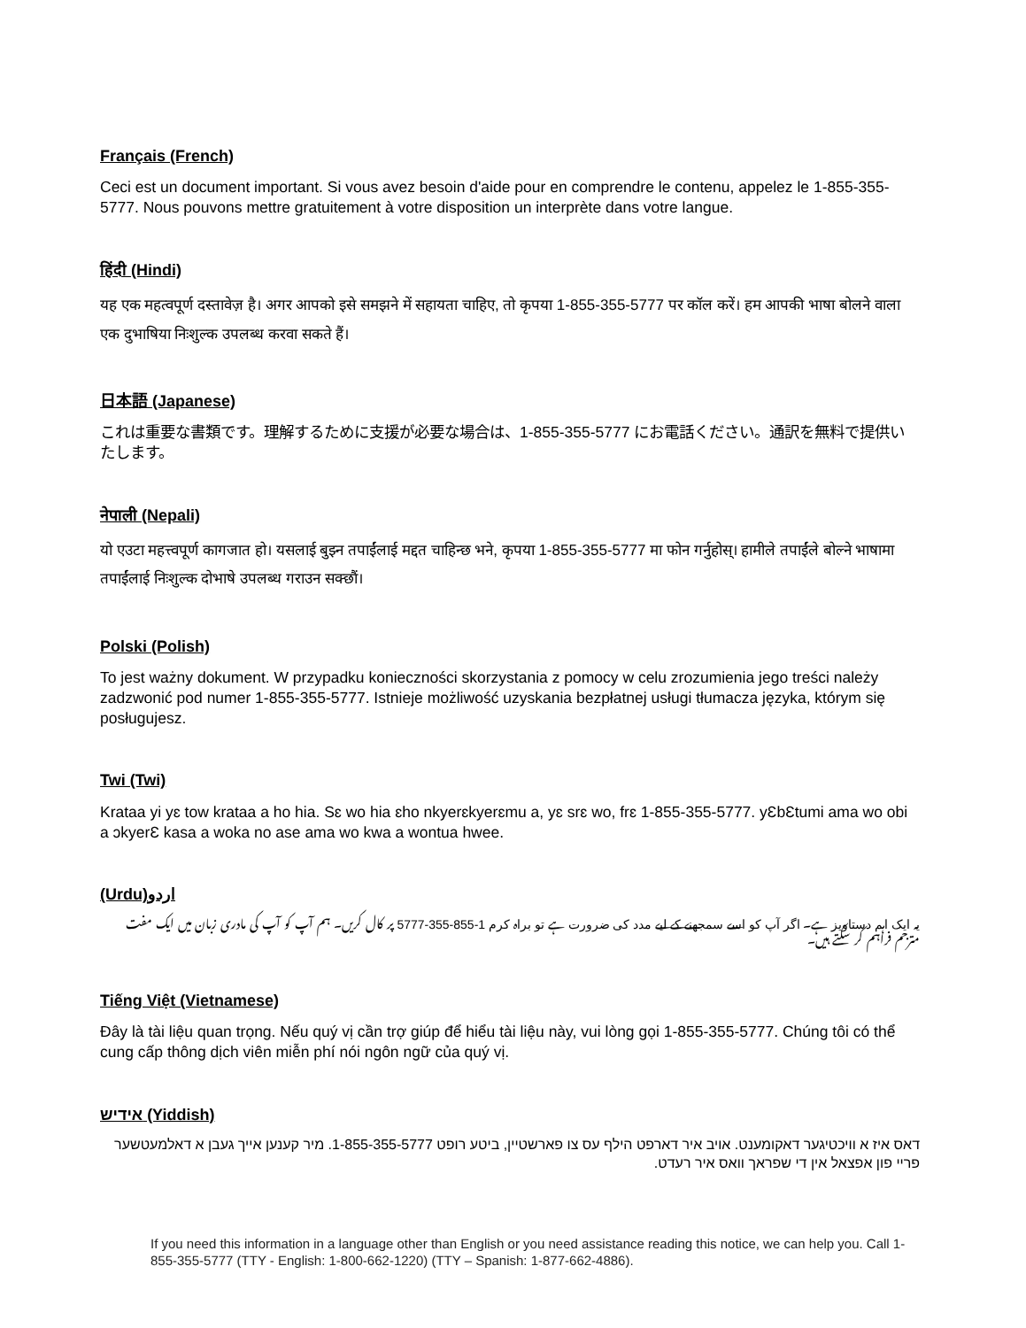Français (French)
Ceci est un document important. Si vous avez besoin d'aide pour en comprendre le contenu, appelez le 1-855-355-5777. Nous pouvons mettre gratuitement à votre disposition un interprète dans votre langue.
हिंदी (Hindi)
यह एक महत्वपूर्ण दस्तावेज़ है। अगर आपको इसे समझने में सहायता चाहिए, तो कृपया 1-855-355-5777 पर कॉल करें। हम आपकी भाषा बोलने वाला एक दुभाषिया निःशुल्क उपलब्ध करवा सकते हैं।
日本語 (Japanese)
これは重要な書類です。理解するために支援が必要な場合は、1-855-355-5777 にお電話ください。通訳を無料で提供いたします。
नेपाली (Nepali)
यो एउटा महत्त्वपूर्ण कागजात हो। यसलाई बुझ्न तपाईंलाई मद्दत चाहिन्छ भने, कृपया 1-855-355-5777 मा फोन गर्नुहोस्। हामीले तपाईंले बोल्ने भाषामा तपाईंलाई निःशुल्क दोभाषे उपलब्ध गराउन सक्छौं।
Polski (Polish)
To jest ważny dokument. W przypadku konieczności skorzystania z pomocy w celu zrozumienia jego treści należy zadzwonić pod numer 1-855-355-5777. Istnieje możliwość uzyskania bezpłatnej usługi tłumacza języka, którym się posługujesz.
Twi (Twi)
Krataa yi yɛ tow krataa a ho hia. Sɛ wo hia ɛho nkyerɛkyerɛmu a, yɛ srɛ wo, frɛ 1-855-355-5777. yƐbƐtumi ama wo obi a ɔkyerƐ kasa a woka no ase ama wo kwa a wontua hwee.
(Urdu)اردو
یہ ایک اہم دستاویز ہے۔ اگر آپ کو اسے سمجھنے کے لیے مدد کی ضرورت ہے تو براہ کرم 1-855-355-5777 پر کال کریں۔ ہم آپ کو آپ کی مادری زبان میں ایک مفت مترجم فراہم کر سکتے ہیں۔
Tiếng Việt (Vietnamese)
Đây là tài liệu quan trọng. Nếu quý vị cần trợ giúp để hiểu tài liệu này, vui lòng gọi 1-855-355-5777. Chúng tôi có thể cung cấp thông dịch viên miễn phí nói ngôn ngữ của quý vị.
אידיש (Yiddish)
דאס איז א וויכטיגער דאקומענט. אויב איר דארפט הילף עס צו פארשטיין, ביטע רופט 1-855-355-5777. מיר קענען אייך געבן א דאלמעטשער פריי פון אפצאל אין די שפראך וואס איר רעדט.
If you need this information in a language other than English or you need assistance reading this notice, we can help you. Call 1-855-355-5777 (TTY - English: 1-800-662-1220) (TTY – Spanish: 1-877-662-4886).